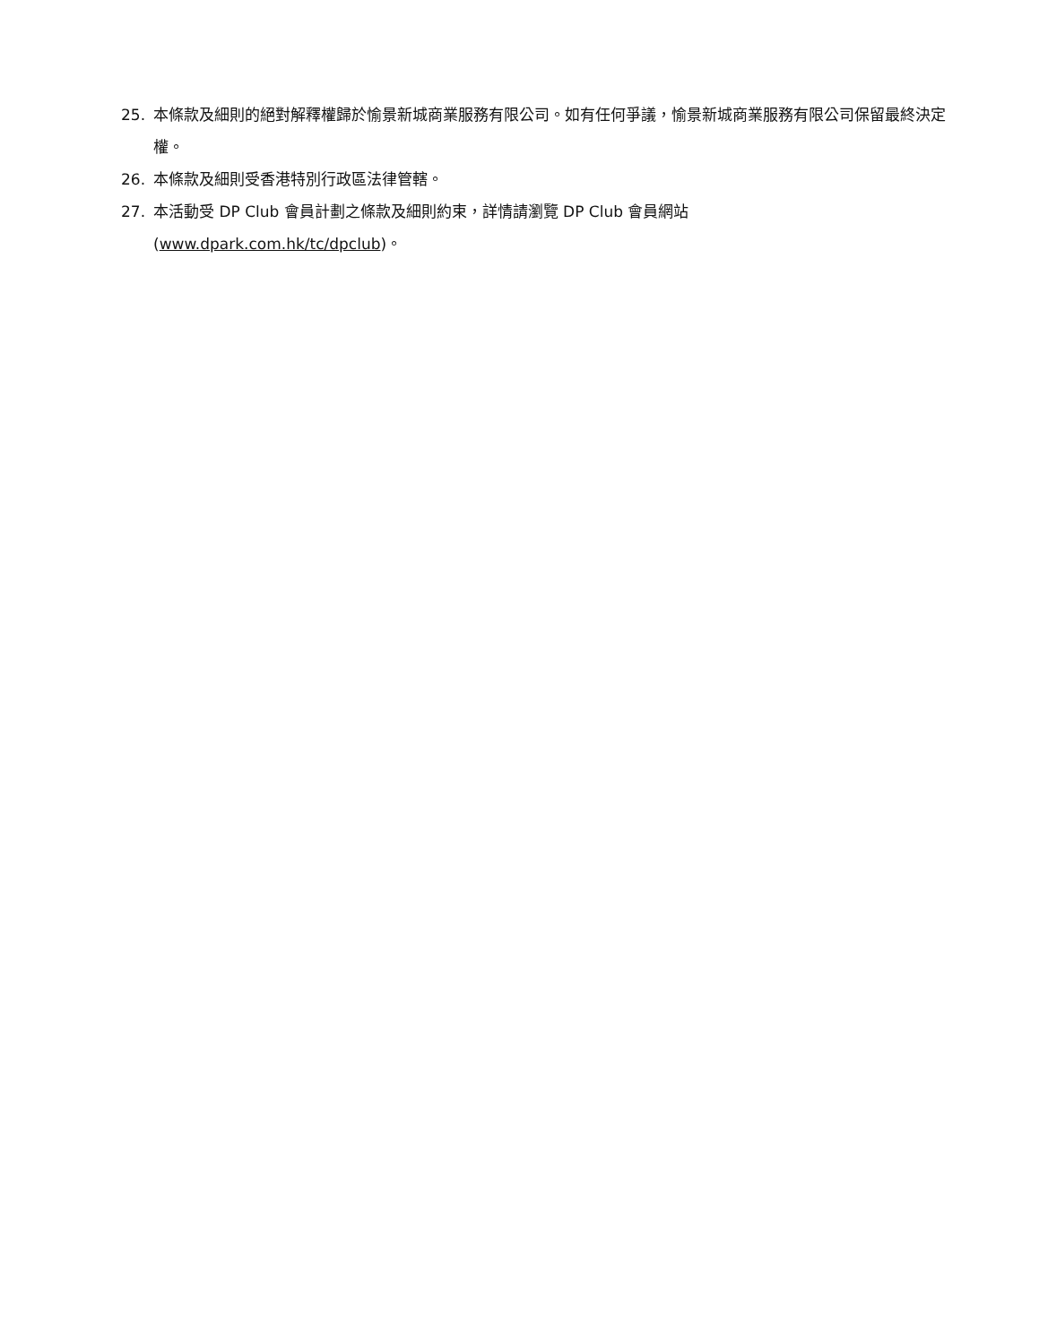25. 本條款及細則的絕對解釋權歸於愉景新城商業服務有限公司。如有任何爭議，愉景新城商業服務有限公司保留最終決定權。
26. 本條款及細則受香港特別行政區法律管轄。
27. 本活動受 DP Club 會員計劃之條款及細則約束，詳情請瀏覽 DP Club 會員網站
(www.dpark.com.hk/tc/dpclub)。